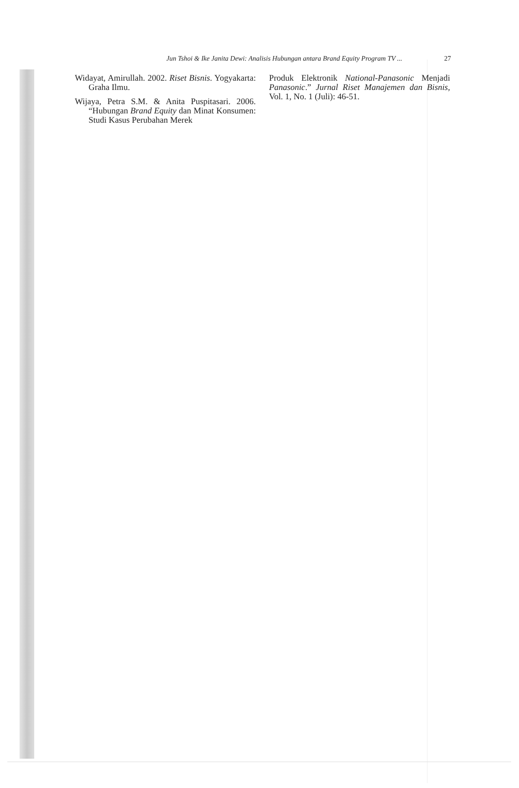Jun Tshoi & Ike Janita Dewi: Analisis Hubungan antara Brand Equity Program TV ... 27
Widayat, Amirullah. 2002. Riset Bisnis. Yogyakarta: Graha Ilmu.
Wijaya, Petra S.M. & Anita Puspitasari. 2006. “Hubungan Brand Equity dan Minat Konsumen: Studi Kasus Perubahan Merek
Produk Elektronik National-Panasonic Menjadi Panasonic.” Jurnal Riset Manajemen dan Bisnis, Vol. 1, No. 1 (Juli): 46-51.